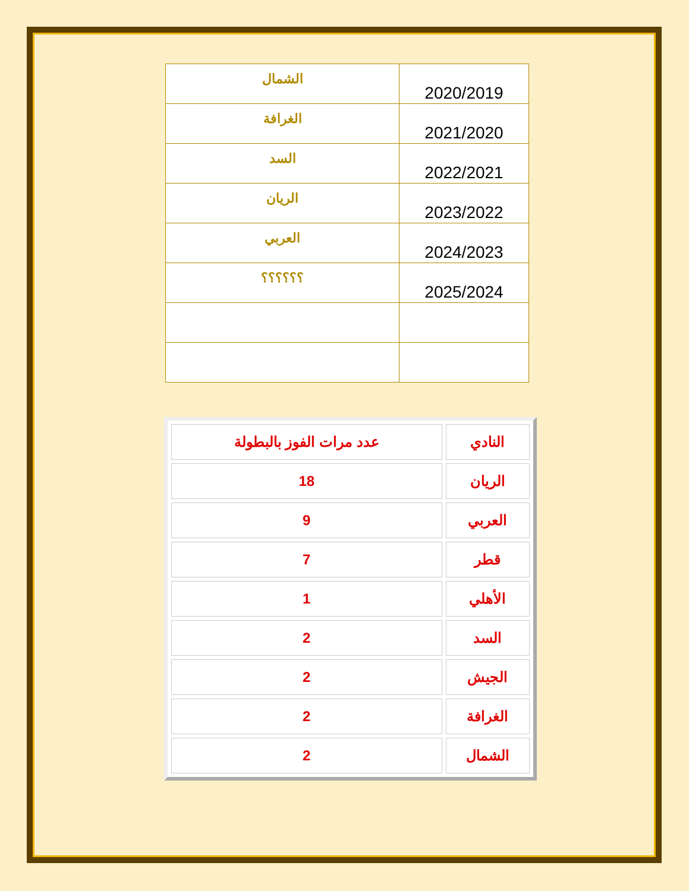| الشمال | 2020/2019 |
| الغرافة | 2021/2020 |
| السد | 2022/2021 |
| الريان | 2023/2022 |
| العربي | 2024/2023 |
| ؟؟؟؟؟؟ | 2025/2024 |
| النادي | عدد مرات الفوز بالبطولة |
| الريان | 18 |
| العربي | 9 |
| قطر | 7 |
| الأهلي | 1 |
| السد | 2 |
| الجيش | 2 |
| الغرافة | 2 |
| الشمال | 2 |